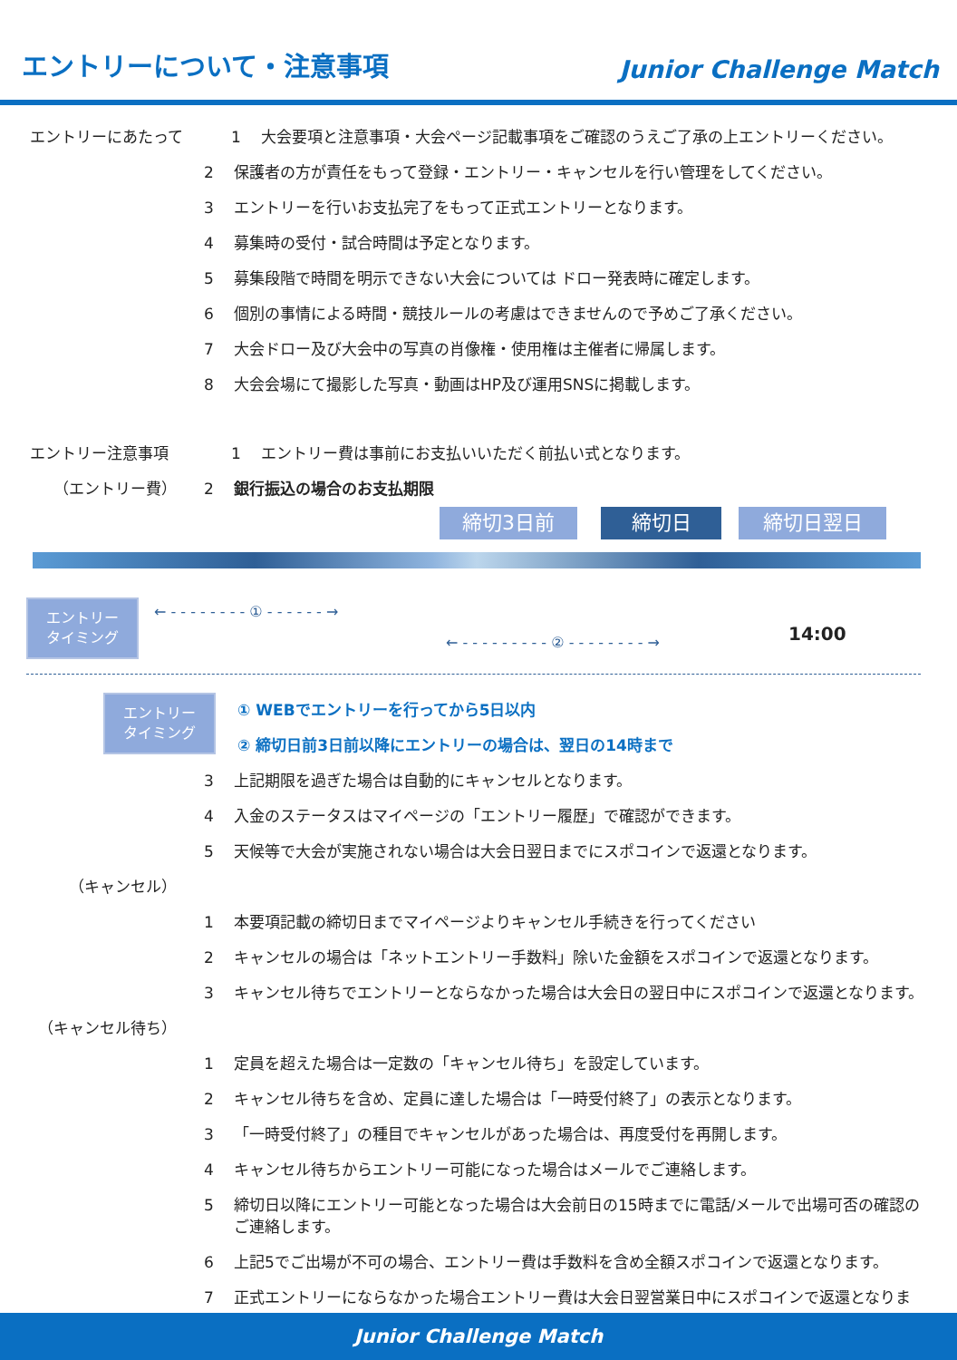エントリーについて・注意事項
Junior Challenge Match
エントリーにあたって 1 大会要項と注意事項・大会ページ記載事項をご確認のうえご了承の上エントリーください。
2 保護者の方が責任をもって登録・エントリー・キャンセルを行い管理をしてください。
3 エントリーを行いお支払完了をもって正式エントリーとなります。
4 募集時の受付・試合時間は予定となります。
5 募集段階で時間を明示できない大会については ドロー発表時に確定します。
6 個別の事情による時間・競技ルールの考慮はできませんので予めご了承ください。
7 大会ドロー及び大会中の写真の肖像権・使用権は主催者に帰属します。
8 大会会場にて撮影した写真・動画はHP及び運用SNSに掲載します。
エントリー注意事項 1 エントリー費は事前にお支払いいただく前払い式となります。
（エントリー費） 2 銀行振込の場合のお支払期限
締切3日前 締切日 締切日翌日
エントリー
タイミング
← - - - - - - - - ① - - - - - - →
← - - - - - - - - - ② - - - - - - - - →
14:00
エントリー
タイミング
① WEBでエントリーを行ってから5日以内
② 締切日前3日前以降にエントリーの場合は、翌日の14時まで
3 上記期限を過ぎた場合は自動的にキャンセルとなります。
4 入金のステータスはマイページの「エントリー履歴」で確認ができます。
5 天候等で大会が実施されない場合は大会日翌日までにスポコインで返還となります。
（キャンセル）
1 本要項記載の締切日までマイページよりキャンセル手続きを行ってください
2 キャンセルの場合は「ネットエントリー手数料」除いた金額をスポコインで返還となります。
3 キャンセル待ちでエントリーとならなかった場合は大会日の翌日中にスポコインで返還となります。
（キャンセル待ち）
1 定員を超えた場合は一定数の「キャンセル待ち」を設定しています。
2 キャンセル待ちを含め、定員に達した場合は「一時受付終了」の表示となります。
3 「一時受付終了」の種目でキャンセルがあった場合は、再度受付を再開します。
4 キャンセル待ちからエントリー可能になった場合はメールでご連絡します。
5
締切日以降にエントリー可能となった場合は大会前日の15時までに電話/メールで出場可否の確認のご連絡します。
6 上記5でご出場が不可の場合、エントリー費は手数料を含め全額スポコインで返還となります。
7 正式エントリーにならなかった場合エントリー費は大会日翌営業日中にスポコインで返還となります。
Junior Challenge Match